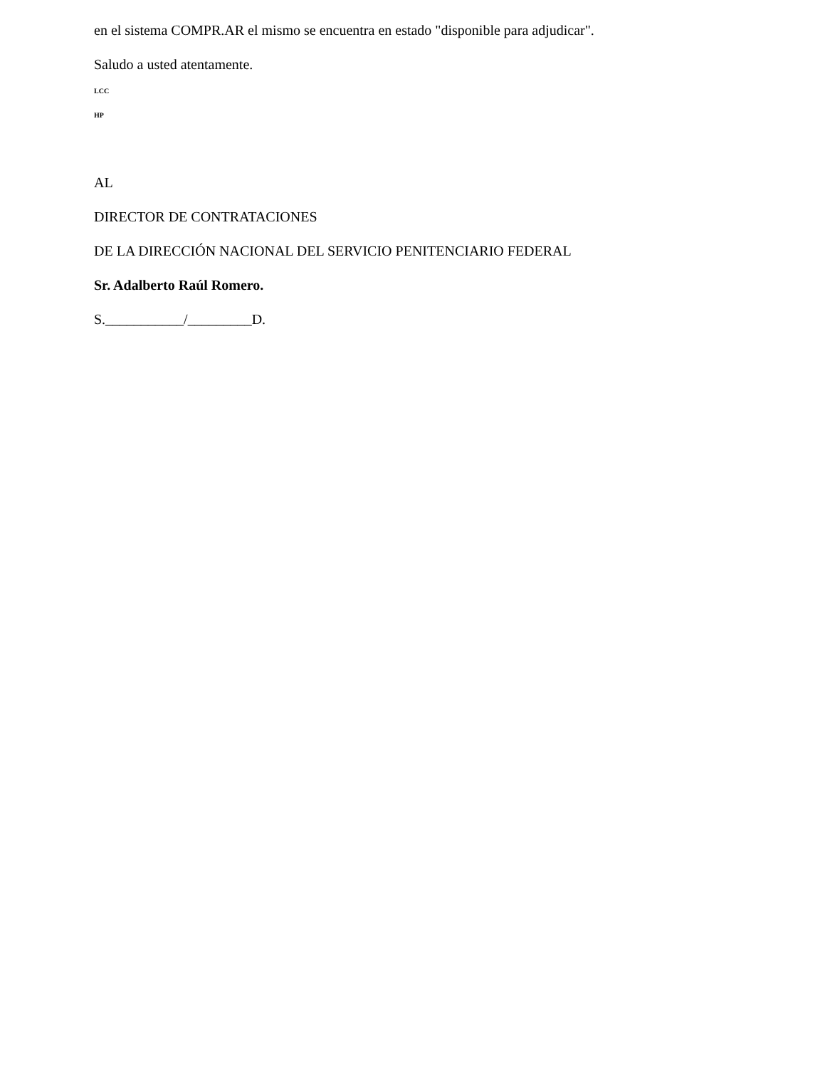en el sistema COMPR.AR el mismo se encuentra en estado "disponible para adjudicar".
Saludo a usted atentamente.
LCC
HP
AL
DIRECTOR DE CONTRATACIONES
DE LA DIRECCIÓN NACIONAL DEL SERVICIO PENITENCIARIO FEDERAL
Sr. Adalberto Raúl Romero.
S.___________/_________D.